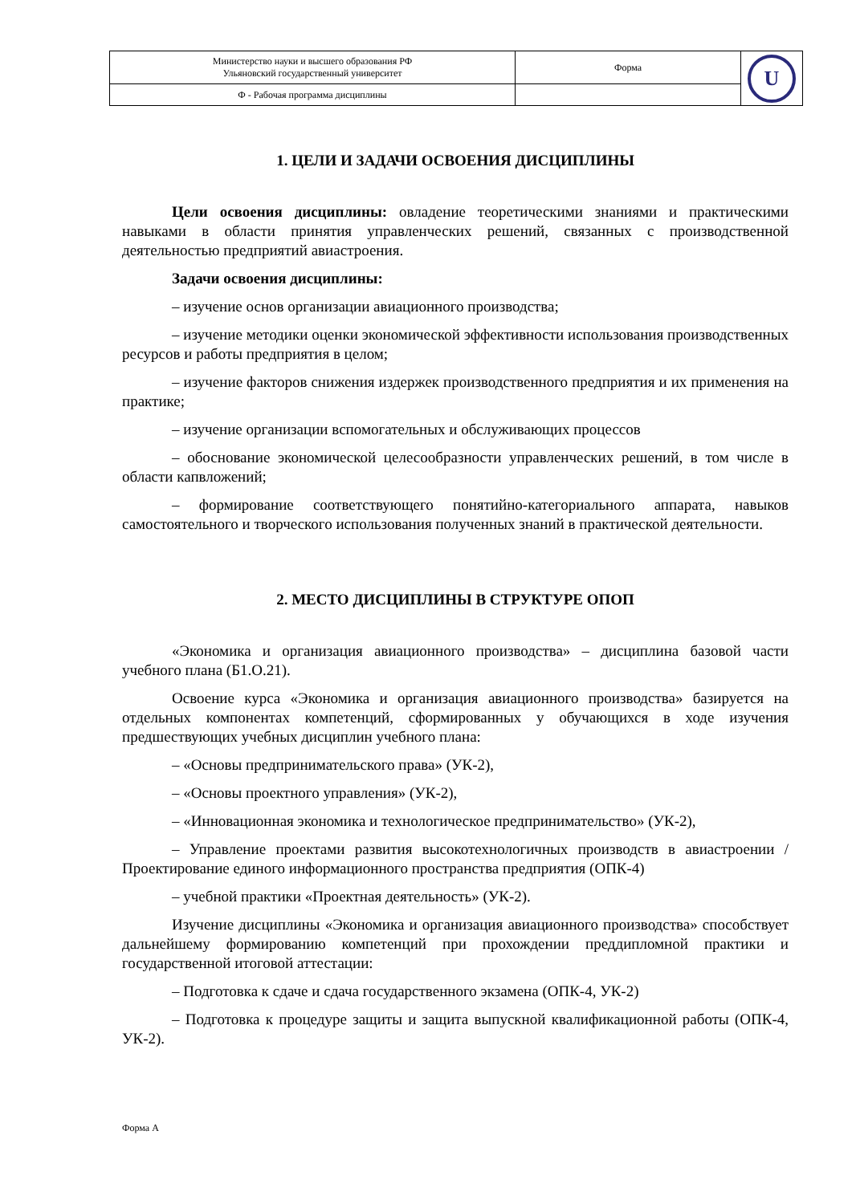| Министерство науки и высшего образования РФ Ульяновский государственный университет | Форма | U |
| Ф - Рабочая программа дисциплины | | |
1. ЦЕЛИ И ЗАДАЧИ ОСВОЕНИЯ ДИСЦИПЛИНЫ
Цели освоения дисциплины: овладение теоретическими знаниями и практическими навыками в области принятия управленческих решений, связанных с производственной деятельностью предприятий авиастроения.
Задачи освоения дисциплины:
– изучение основ организации авиационного производства;
– изучение методики оценки экономической эффективности использования производственных ресурсов и работы предприятия в целом;
– изучение факторов снижения издержек производственного предприятия и их применения на практике;
– изучение организации вспомогательных и обслуживающих процессов
– обоснование экономической целесообразности управленческих решений, в том числе в области капвложений;
– формирование соответствующего понятийно-категориального аппарата, навыков самостоятельного и творческого использования полученных знаний в практической деятельности.
2. МЕСТО ДИСЦИПЛИНЫ В СТРУКТУРЕ ОПОП
«Экономика и организация авиационного производства» – дисциплина базовой части учебного плана (Б1.О.21).
Освоение курса «Экономика и организация авиационного производства» базируется на отдельных компонентах компетенций, сформированных у обучающихся в ходе изучения предшествующих учебных дисциплин учебного плана:
– «Основы предпринимательского права» (УК-2),
– «Основы проектного управления» (УК-2),
– «Инновационная экономика и технологическое предпринимательство» (УК-2),
– Управление проектами развития высокотехнологичных производств в авиастроении / Проектирование единого информационного пространства предприятия (ОПК-4)
– учебной практики «Проектная деятельность» (УК-2).
Изучение дисциплины «Экономика и организация авиационного производства» способствует дальнейшему формированию компетенций при прохождении преддипломной практики и государственной итоговой аттестации:
– Подготовка к сдаче и сдача государственного экзамена (ОПК-4, УК-2)
– Подготовка к процедуре защиты и защита выпускной квалификационной работы (ОПК-4, УК-2).
Форма А